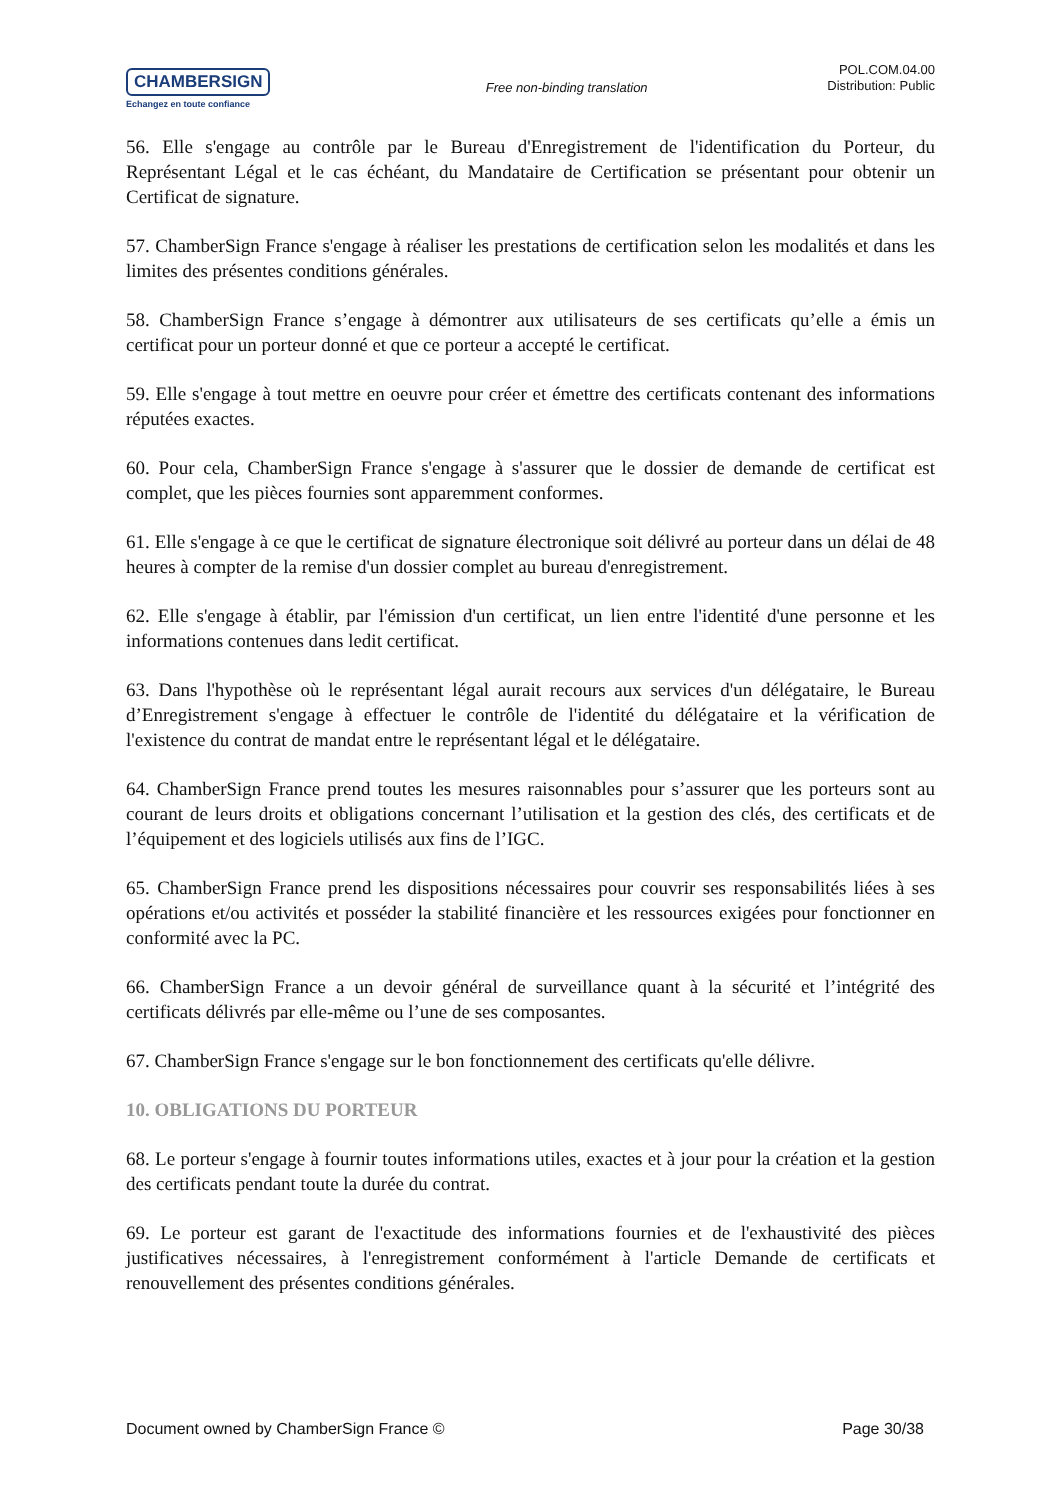CHAMBERSIGN
Echangez en toute confiance
Free non-binding translation
POL.COM.04.00
Distribution: Public
56. Elle s'engage au contrôle par le Bureau d'Enregistrement de l'identification du Porteur, du Représentant Légal et le cas échéant, du Mandataire de Certification se présentant pour obtenir un Certificat de signature.
57. ChamberSign France s'engage à réaliser les prestations de certification selon les modalités et dans les limites des présentes conditions générales.
58. ChamberSign France s’engage à démontrer aux utilisateurs de ses certificats qu’elle a émis un certificat pour un porteur donné et que ce porteur a accepté le certificat.
59. Elle s'engage à tout mettre en oeuvre pour créer et émettre des certificats contenant des informations réputées exactes.
60. Pour cela, ChamberSign France s'engage à s'assurer que le dossier de demande de certificat est complet, que les pièces fournies sont apparemment conformes.
61. Elle s'engage à ce que le certificat de signature électronique soit délivré au porteur dans un délai de 48 heures à compter de la remise d'un dossier complet au bureau d'enregistrement.
62. Elle s'engage à établir, par l'émission d'un certificat, un lien entre l'identité d'une personne et les informations contenues dans ledit certificat.
63. Dans l'hypothèse où le représentant légal aurait recours aux services d'un délégataire, le Bureau d’Enregistrement s'engage à effectuer le contrôle de l'identité du délégataire et la vérification de l'existence du contrat de mandat entre le représentant légal et le délégataire.
64. ChamberSign France prend toutes les mesures raisonnables pour s’assurer que les porteurs sont au courant de leurs droits et obligations concernant l’utilisation et la gestion des clés, des certificats et de l’équipement et des logiciels utilisés aux fins de l’IGC.
65. ChamberSign France prend les dispositions nécessaires pour couvrir ses responsabilités liées à ses opérations et/ou activités et posséder la stabilité financière et les ressources exigées pour fonctionner en conformité avec la PC.
66. ChamberSign France a un devoir général de surveillance quant à la sécurité et l’intégrité des certificats délivrés par elle-même ou l’une de ses composantes.
67. ChamberSign France s'engage sur le bon fonctionnement des certificats qu'elle délivre.
10. OBLIGATIONS DU PORTEUR
68. Le porteur s'engage à fournir toutes informations utiles, exactes et à jour pour la création et la gestion des certificats pendant toute la durée du contrat.
69. Le porteur est garant de l'exactitude des informations fournies et de l'exhaustivité des pièces justificatives nécessaires, à l'enregistrement conformément à l'article Demande de certificats et renouvellement des présentes conditions générales.
Document owned by ChamberSign France © Page 30/38